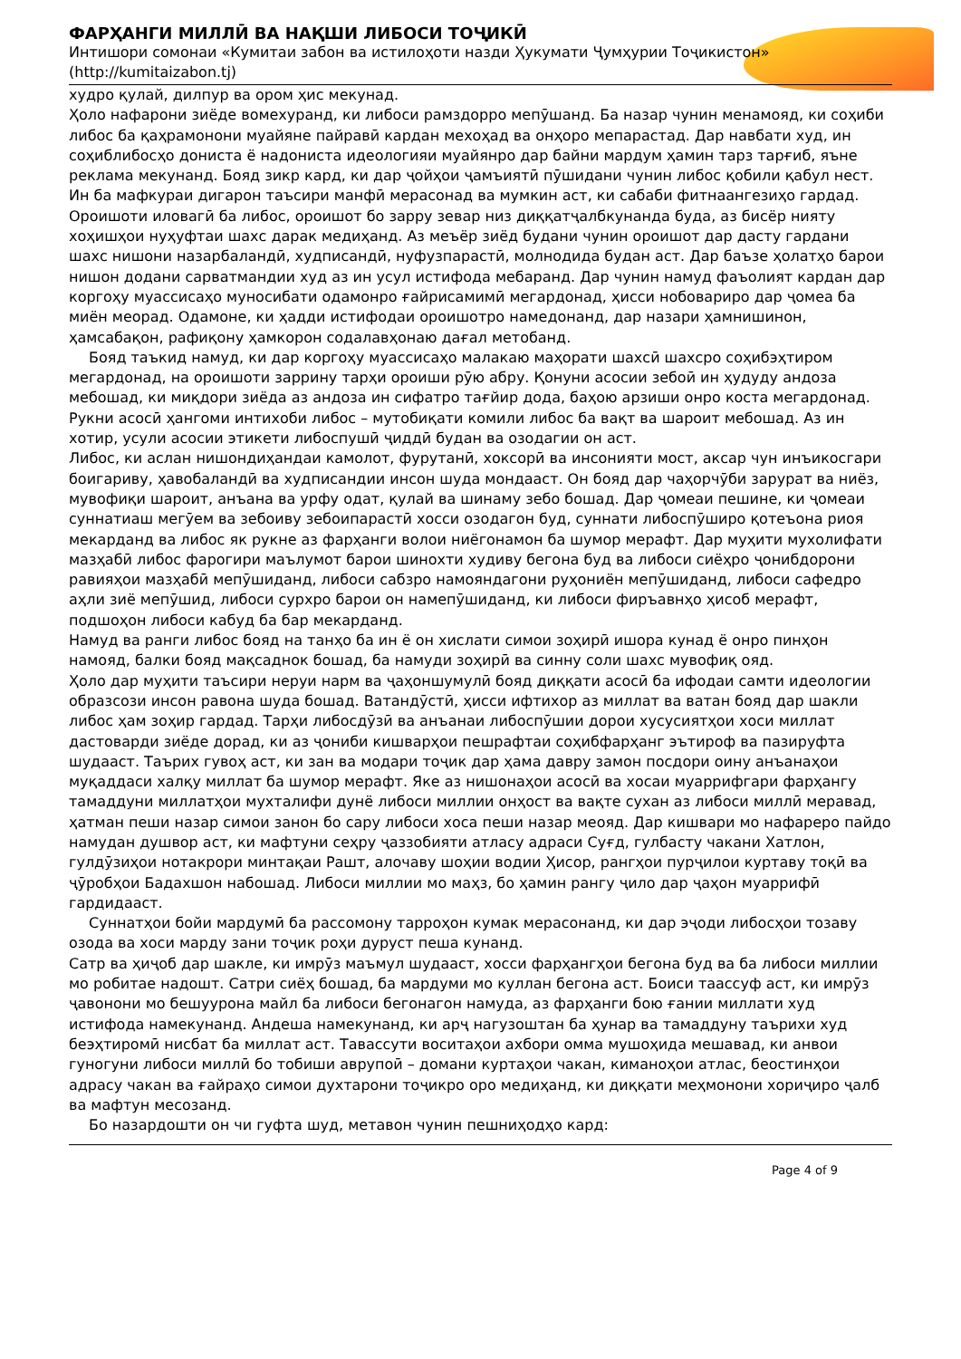ФАРҲАНГИ МИЛЛӢ ВА НАҚШИ ЛИБОСИ ТОҶИКӢ
Интишори сомонаи «Кумитаи забон ва истилоҳоти назди Ҳукумати Ҷумҳурии Тоҷикистон» (http://kumitaizabon.tj)
худро қулай, дилпур ва ором ҳис мекунад.
Ҳоло нафарони зиёде вомехуранд, ки либоси рамздорро мепӯшанд. Ба назар чунин менамояд, ки соҳиби либос ба қаҳрамонони муайяне пайравӣ кардан мехоҳад ва онҳоро мепарастад. Дар навбати худ, ин соҳиблибосҳо дониста ё надониста идеологияи муайянро дар байни мардум ҳамин тарз тарғиб, яъне реклама мекунанд. Бояд зикр кард, ки дар ҷойҳои ҷамъиятӣ пӯшидани чунин либос қобили қабул нест. Ин ба мафкураи дигарон таъсири манфӣ мерасонад ва мумкин аст, ки сабаби фитнаангезиҳо гардад.
Ороишоти иловагӣ ба либос, ороишот бо зарру зевар низ диққатҷалбкунанда буда, аз бисёр нияту хоҳишҳои нуҳуфтаи шахс дарак медиҳанд. Аз меъёр зиёд будани чунин ороишот дар дасту гардани шахс нишони назарбаландӣ, худписандӣ, нуфузпарастӣ, молнодида будан аст. Дар баъзе ҳолатҳо барои нишон додани сарватмандии худ аз ин усул истифода мебаранд. Дар чунин намуд фаъолият кардан дар коргоҳу муассисаҳо муносибати одамонро ғайрисамимӣ мегардонад, ҳисси нобовариро дар ҷомеа ба миён меорад. Одамоне, ки ҳадди истифодаи ороишотро намедонанд, дар назари ҳамнишинон, ҳамсабақон, рафиқону ҳамкорон содалавҳонаю дағал метобанд.
Бояд таъкид намуд, ки дар коргоҳу муассисаҳо малакаю маҳорати шахсӣ шахсро соҳибэҳтиром мегардонад, на ороишоти заррину тарҳи ороиши рӯю абру. Қонуни асосии зебоӣ ин ҳудуду андоза мебошад, ки миқдори зиёда аз андоза ин сифатро тағйир дода, баҳою арзиши онро коста мегардонад.
Рукни асосӣ ҳангоми интихоби либос – мутобиқати комили либос ба вақт ва шароит мебошад. Аз ин хотир, усули асосии этикети либоспушӣ ҷиддӣ будан ва озодагии он аст.
Либос, ки аслан нишондиҳандаи камолот, фурутанӣ, хоксорӣ ва инсонияти мост, аксар чун инъикосгари боигариву, ҳавобаландӣ ва худписандии инсон шуда мондааст. Он бояд дар чаҳорчӯби зарурат ва ниёз, мувофиқи шароит, анъана ва урфу одат, қулай ва шинаму зебо бошад. Дар ҷомеаи пешине, ки ҷомеаи суннатиаш мегӯем ва зебоиву зебоипарастӣ хосси озодагон буд, суннати либоспӯширо қотеъона риоя мекарданд ва либос як рукне аз фарҳанги волои ниёгонамон ба шумор мерафт. Дар муҳити мухолифати мазҳабӣ либос фарогири маълумот барои шинохти худиву бегона буд ва либоси сиёҳро ҷонибдорони равияҳои мазҳабӣ мепӯшиданд, либоси сабзро намояндагони руҳониён мепӯшиданд, либоси сафедро аҳли зиё мепӯшид, либоси сурхро барои он намепӯшиданд, ки либоси фиръавнҳо ҳисоб мерафт, подшоҳон либоси кабуд ба бар мекарданд.
Намуд ва ранги либос бояд на танҳо ба ин ё он хислати симои зоҳирӣ ишора кунад ё онро пинҳон намояд, балки бояд мақсаднок бошад, ба намуди зоҳирӣ ва синну соли шахс мувофиқ ояд.
Ҳоло дар муҳити таъсири неруи нарм ва ҷаҳоншумулӣ бояд диққати асосӣ ба ифодаи самти идеологии образсози инсон равона шуда бошад. Ватандӯстӣ, ҳисси ифтихор аз миллат ва ватан бояд дар шакли либос ҳам зоҳир гардад. Тарҳи либосдӯзӣ ва анъанаи либоспӯшии дорои хусусиятҳои хоси миллат дастоварди зиёде дорад, ки аз ҷониби кишварҳои пешрафтаи соҳибфарҳанг эътироф ва пазируфта шудааст. Таърих гувоҳ аст, ки зан ва модари тоҷик дар ҳама давру замон посдори оину анъанаҳои муқаддаси халқу миллат ба шумор мерафт. Яке аз нишонаҳои асосӣ ва хосаи муаррифгари фарҳангу тамаддуни миллатҳои мухталифи дунё либоси миллии онҳост ва вақте сухан аз либоси миллӣ меравад, ҳатман пеши назар симои занон бо сару либоси хоса пеши назар меояд. Дар кишвари мо нафареро пайдо намудан душвор аст, ки мафтуни сеҳру ҷаззобияти атласу адраси Суғд, гулбасту чакани Хатлон, гулдӯзиҳои нотакрори минтақаи Рашт, алочаву шоҳии водии Ҳисор, рангҳои пурҷилои куртаву тоқӣ ва ҷӯробҳои Бадахшон набошад. Либоси миллии мо маҳз, бо ҳамин рангу ҷило дар ҷаҳон муаррифӣ гардидааст.
Суннатҳои бойи мардумӣ ба рассомону тарроҳон кумак мерасонанд, ки дар эҷоди либосҳои тозаву озода ва хоси марду зани тоҷик роҳи дуруст пеша кунанд.
Сатр ва ҳиҷоб дар шакле, ки имрӯз маъмул шудааст, хосси фарҳангҳои бегона буд ва ба либоси миллии мо робитае надошт. Сатри сиёҳ бошад, ба мардуми мо куллан бегона аст. Боиси таассуф аст, ки имрӯз ҷавонони мо бешуурона майл ба либоси бегонагон намуда, аз фарҳанги бою ғании миллати худ истифода намекунанд. Андеша намекунанд, ки арҷ нагузоштан ба ҳунар ва тамаддуну таърихи худ беэҳтиромӣ нисбат ба миллат аст. Тавассути воситаҳои ахбори омма мушоҳида мешавад, ки анвои гуногуни либоси миллӣ бо тобиши аврупоӣ – домани куртаҳои чакан, киманоҳои атлас, беостинҳои адрасу чакан ва ғайраҳо симои духтарони тоҷикро оро медиҳанд, ки диққати меҳмонони хориҷиро ҷалб ва мафтун месозанд.
Бо назардошти он чи гуфта шуд, метавон чунин пешниҳодҳо кард:
Page 4 of 9